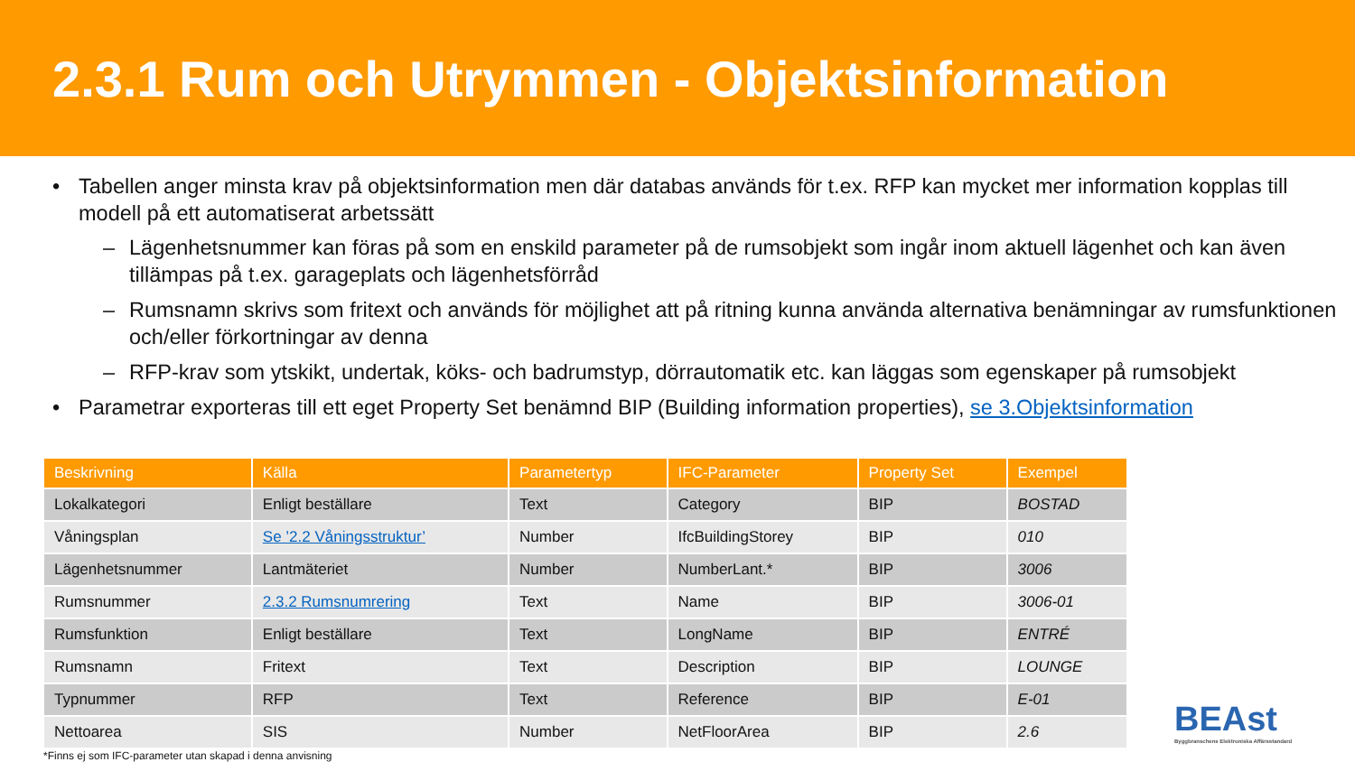2.3.1 Rum och Utrymmen - Objektsinformation
• Tabellen anger minsta krav på objektsinformation men där databas används för t.ex. RFP kan mycket mer information kopplas till modell på ett automatiserat arbetssätt
– Lägenhetsnummer kan föras på som en enskild parameter på de rumsobjekt som ingår inom aktuell lägenhet och kan även tillämpas på t.ex. garageplats och lägenhetsförråd
– Rumsnamn skrivs som fritext och används för möjlighet att på ritning kunna använda alternativa benämningar av rumsfunktionen och/eller förkortningar av denna
– RFP-krav som ytskikt, undertak, köks- och badrumstyp, dörrautomatik etc. kan läggas som egenskaper på rumsobjekt
• Parametrar exporteras till ett eget Property Set benämnd BIP (Building information properties), se 3.Objektsinformation
| Beskrivning | Källa | Parametertyp | IFC-Parameter | Property Set | Exempel |
| --- | --- | --- | --- | --- | --- |
| Lokalkategori | Enligt beställare | Text | Category | BIP | BOSTAD |
| Våningsplan | Se ’2.2 Våningsstruktur’ | Number | IfcBuildingStorey | BIP | 010 |
| Lägenhetsnummer | Lantmäteriet | Number | NumberLant.* | BIP | 3006 |
| Rumsnummer | 2.3.2 Rumsnumrering | Text | Name | BIP | 3006-01 |
| Rumsfunktion | Enligt beställare | Text | LongName | BIP | ENTRÉ |
| Rumsnamn | Fritext | Text | Description | BIP | LOUNGE |
| Typnummer | RFP | Text | Reference | BIP | E-01 |
| Nettoarea | SIS | Number | NetFloorArea | BIP | 2.6 |
*Finns ej som IFC-parameter utan skapad i denna anvisning
BEAst
Byggbranschens Elektroniska Affärsstandard